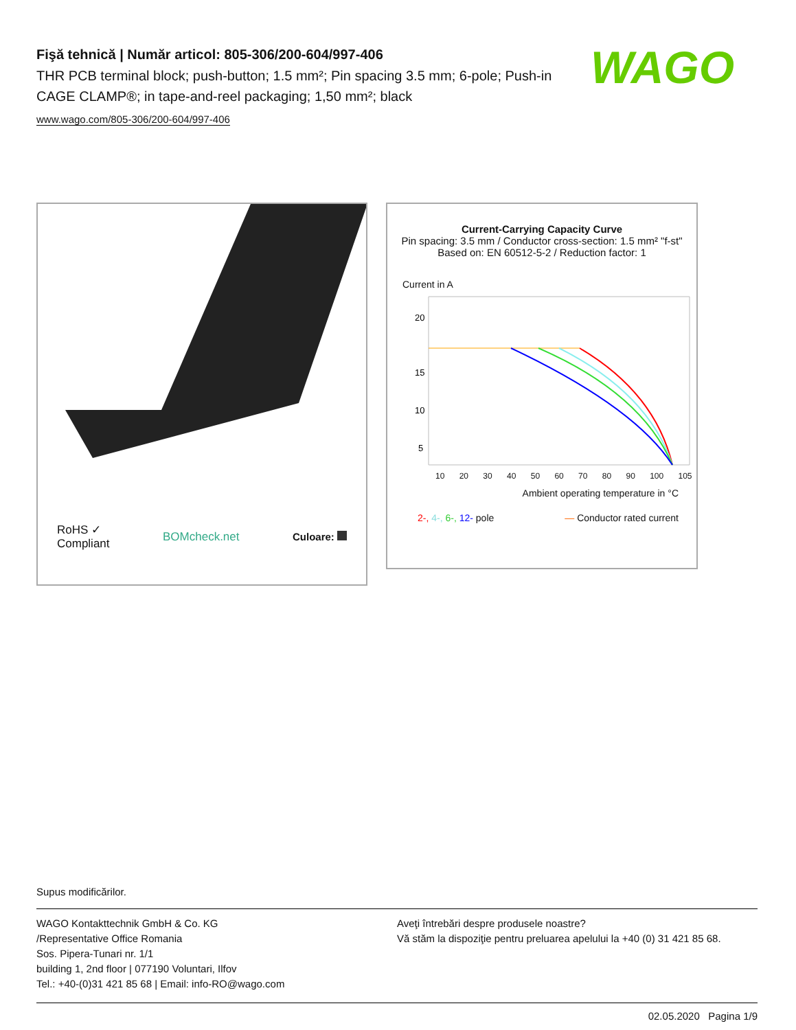Fişă tehnică | Număr articol: 805-306/200-604/997-406
THR PCB terminal block; push-button; 1.5 mm²; Pin spacing 3.5 mm; 6-pole; Push-in CAGE CLAMP®; in tape-and-reel packaging; 1,50 mm²; black
www.wago.com/805-306/200-604/997-406
WAGO
RoHS ✓
Compliant
BOMcheck.net Culoare:
Current-Carrying Capacity Curve
Pin spacing: 3.5 mm / Conductor cross-section: 1.5 mm² "f-st"
Based on: EN 60512-5-2 / Reduction factor: 1
Current in A
20
15
10
5
10 20 30 40 50 60 70 80 90 100 105
Ambient operating temperature in °C
2-, 4-, 6-, 12- pole — Conductor rated current
Supus modificărilor.
WAGO Kontakttechnik GmbH & Co. KG
/Representative Office Romania
Sos. Pipera-Tunari nr. 1/1
building 1, 2nd floor | 077190 Voluntari, Ilfov
Tel.: +40-(0)31 421 85 68 | Email: info-RO@wago.com
Aveţi întrebări despre produsele noastre?
Vă stăm la dispoziţie pentru preluarea apelului la +40 (0) 31 421 85 68.
02.05.2020 Pagina 1/9